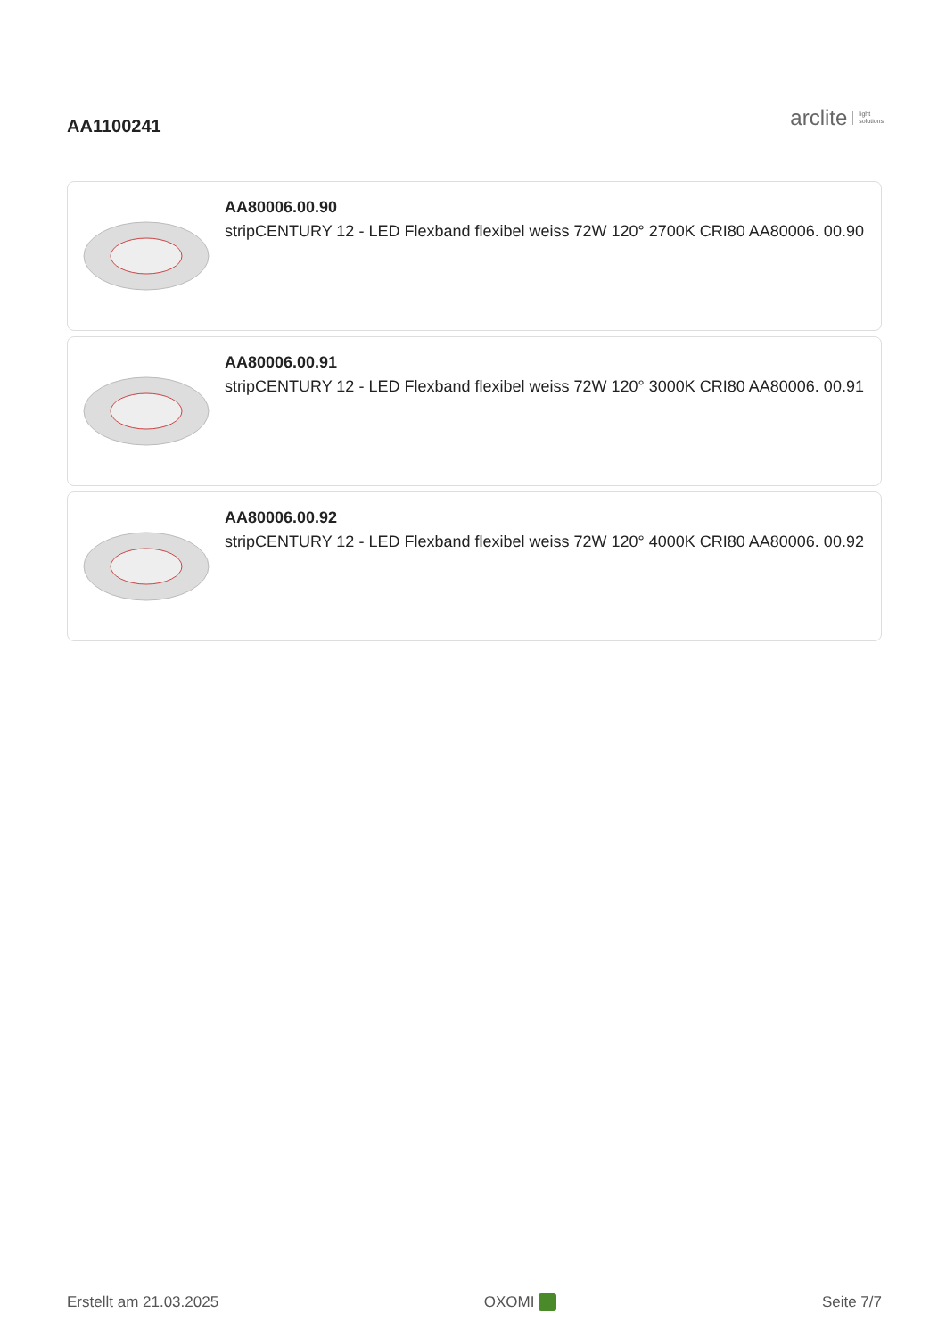AA1100241
arclite light
solutions
AA80006.00.90
stripCENTURY 12 - LED Flexband flexibel weiss 72W 120° 2700K CRI80 AA80006. 00.90
AA80006.00.91
stripCENTURY 12 - LED Flexband flexibel weiss 72W 120° 3000K CRI80 AA80006. 00.91
AA80006.00.92
stripCENTURY 12 - LED Flexband flexibel weiss 72W 120° 4000K CRI80 AA80006. 00.92
Erstellt am 21.03.2025 OXOMI Seite 7/7